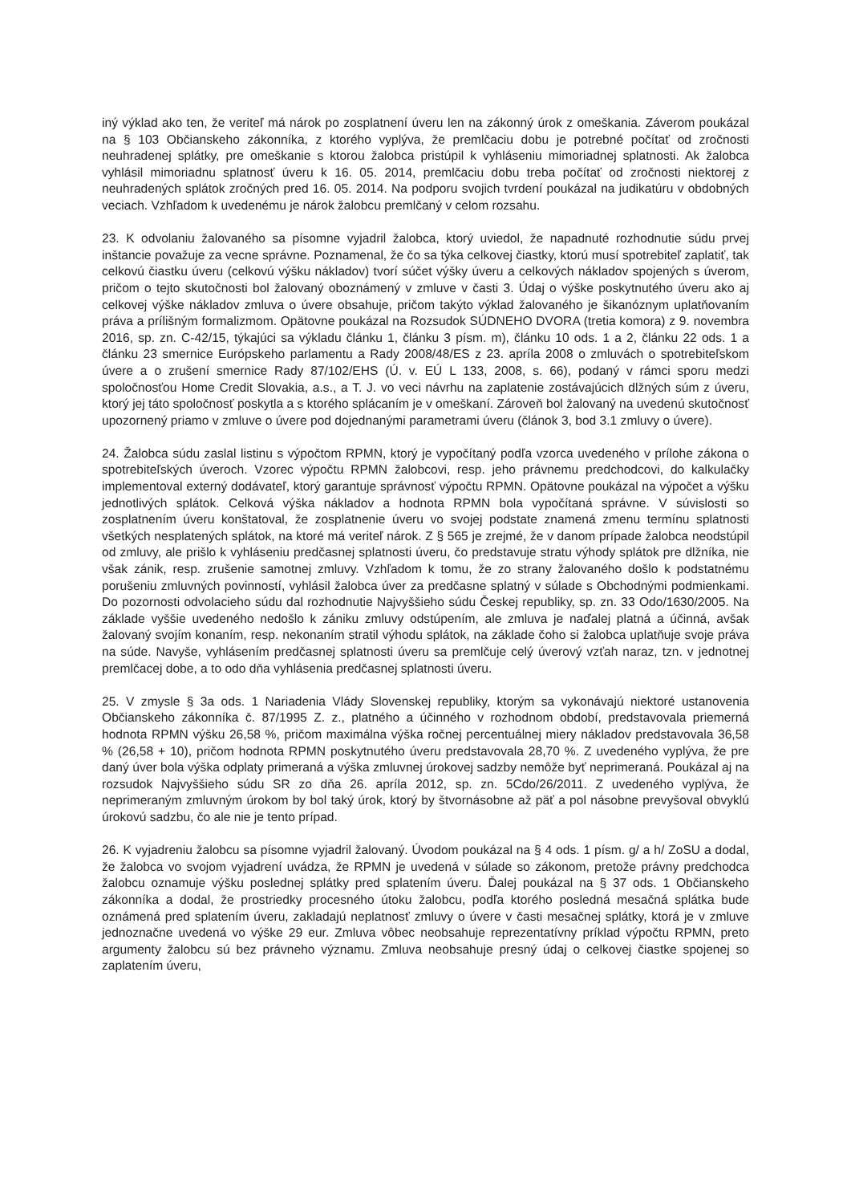iný výklad ako ten, že veriteľ má nárok po zosplatnení úveru len na zákonný úrok z omeškania. Záverom poukázal na § 103 Občianskeho zákonníka, z ktorého vyplýva, že premlčaciu dobu je potrebné počítať od zročnosti neuhradenej splátky, pre omeškanie s ktorou žalobca pristúpil k vyhláseniu mimoriadnej splatnosti. Ak žalobca vyhlásil mimoriadnu splatnosť úveru k 16. 05. 2014, premlčaciu dobu treba počítať od zročnosti niektorej z neuhradených splátok zročných pred 16. 05. 2014. Na podporu svojich tvrdení poukázal na judikatúru v obdobných veciach. Vzhľadom k uvedenému je nárok žalobcu premlčaný v celom rozsahu.
23. K odvolaniu žalovaného sa písomne vyjadril žalobca, ktorý uviedol, že napadnuté rozhodnutie súdu prvej inštancie považuje za vecne správne. Poznamenal, že čo sa týka celkovej čiastky, ktorú musí spotrebiteľ zaplatiť, tak celkovú čiastku úveru (celkovú výšku nákladov) tvorí súčet výšky úveru a celkových nákladov spojených s úverom, pričom o tejto skutočnosti bol žalovaný oboznámený v zmluve v časti 3. Údaj o výške poskytnutého úveru ako aj celkovej výške nákladov zmluva o úvere obsahuje, pričom takýto výklad žalovaného je šikanóznym uplatňovaním práva a prílišným formalizmom. Opätovne poukázal na Rozsudok SÚDNEHO DVORA (tretia komora) z 9. novembra 2016, sp. zn. C-42/15, týkajúci sa výkladu článku 1, článku 3 písm. m), článku 10 ods. 1 a 2, článku 22 ods. 1 a článku 23 smernice Európskeho parlamentu a Rady 2008/48/ES z 23. apríla 2008 o zmluvách o spotrebiteľskom úvere a o zrušení smernice Rady 87/102/EHS (Ú. v. EÚ L 133, 2008, s. 66), podaný v rámci sporu medzi spoločnosťou Home Credit Slovakia, a.s., a T. J. vo veci návrhu na zaplatenie zostávajúcich dlžných súm z úveru, ktorý jej táto spoločnosť poskytla a s ktorého splácaním je v omeškaní. Zároveň bol žalovaný na uvedenú skutočnosť upozornený priamo v zmluve o úvere pod dojednanými parametrami úveru (článok 3, bod 3.1 zmluvy o úvere).
24. Žalobca súdu zaslal listinu s výpočtom RPMN, ktorý je vypočítaný podľa vzorca uvedeného v prílohe zákona o spotrebiteľských úveroch. Vzorec výpočtu RPMN žalobcovi, resp. jeho právnemu predchodcovi, do kalkulačky implementoval externý dodávateľ, ktorý garantuje správnosť výpočtu RPMN. Opätovne poukázal na výpočet a výšku jednotlivých splátok. Celková výška nákladov a hodnota RPMN bola vypočítaná správne. V súvislosti so zosplatnením úveru konštatoval, že zosplatnenie úveru vo svojej podstate znamená zmenu termínu splatnosti všetkých nesplatených splátok, na ktoré má veriteľ nárok. Z § 565 je zrejmé, že v danom prípade žalobca neodstúpil od zmluvy, ale prišlo k vyhláseniu predčasnej splatnosti úveru, čo predstavuje stratu výhody splátok pre dlžníka, nie však zánik, resp. zrušenie samotnej zmluvy. Vzhľadom k tomu, že zo strany žalovaného došlo k podstatnému porušeniu zmluvných povinností, vyhlásil žalobca úver za predčasne splatný v súlade s Obchodnými podmienkami. Do pozornosti odvolacieho súdu dal rozhodnutie Najvyššieho súdu Českej republiky, sp. zn. 33 Odo/1630/2005. Na základe vyššie uvedeného nedošlo k zániku zmluvy odstúpením, ale zmluva je naďalej platná a účinná, avšak žalovaný svojím konaním, resp. nekonaním stratil výhodu splátok, na základe čoho si žalobca uplatňuje svoje práva na súde. Navyše, vyhlásením predčasnej splatnosti úveru sa premlčuje celý úverový vzťah naraz, tzn. v jednotnej premlčacej dobe, a to odo dňa vyhlásenia predčasnej splatnosti úveru.
25. V zmysle § 3a ods. 1 Nariadenia Vlády Slovenskej republiky, ktorým sa vykonávajú niektoré ustanovenia Občianskeho zákonníka č. 87/1995 Z. z., platného a účinného v rozhodnom období, predstavovala priemerná hodnota RPMN výšku 26,58 %, pričom maximálna výška ročnej percentuálnej miery nákladov predstavovala 36,58 % (26,58 + 10), pričom hodnota RPMN poskytnutého úveru predstavovala 28,70 %. Z uvedeného vyplýva, že pre daný úver bola výška odplaty primeraná a výška zmluvnej úrokovej sadzby nemôže byť neprimeraná. Poukázal aj na rozsudok Najvyššieho súdu SR zo dňa 26. apríla 2012, sp. zn. 5Cdo/26/2011. Z uvedeného vyplýva, že neprimeraným zmluvným úrokom by bol taký úrok, ktorý by štvornásobne až päť a pol násobne prevyšoval obvyklú úrokovú sadzbu, čo ale nie je tento prípad.
26. K vyjadreniu žalobcu sa písomne vyjadril žalovaný. Úvodom poukázal na § 4 ods. 1 písm. g/ a h/ ZoSU a dodal, že žalobca vo svojom vyjadrení uvádza, že RPMN je uvedená v súlade so zákonom, pretože právny predchodca žalobcu oznamuje výšku poslednej splátky pred splatením úveru. Ďalej poukázal na § 37 ods. 1 Občianskeho zákonníka a dodal, že prostriedky procesného útoku žalobcu, podľa ktorého posledná mesačná splátka bude oznámená pred splatením úveru, zakladajú neplatnosť zmluvy o úvere v časti mesačnej splátky, ktorá je v zmluve jednoznačne uvedená vo výške 29 eur. Zmluva vôbec neobsahuje reprezentatívny príklad výpočtu RPMN, preto argumenty žalobcu sú bez právneho významu. Zmluva neobsahuje presný údaj o celkovej čiastke spojenej so zaplatením úveru,